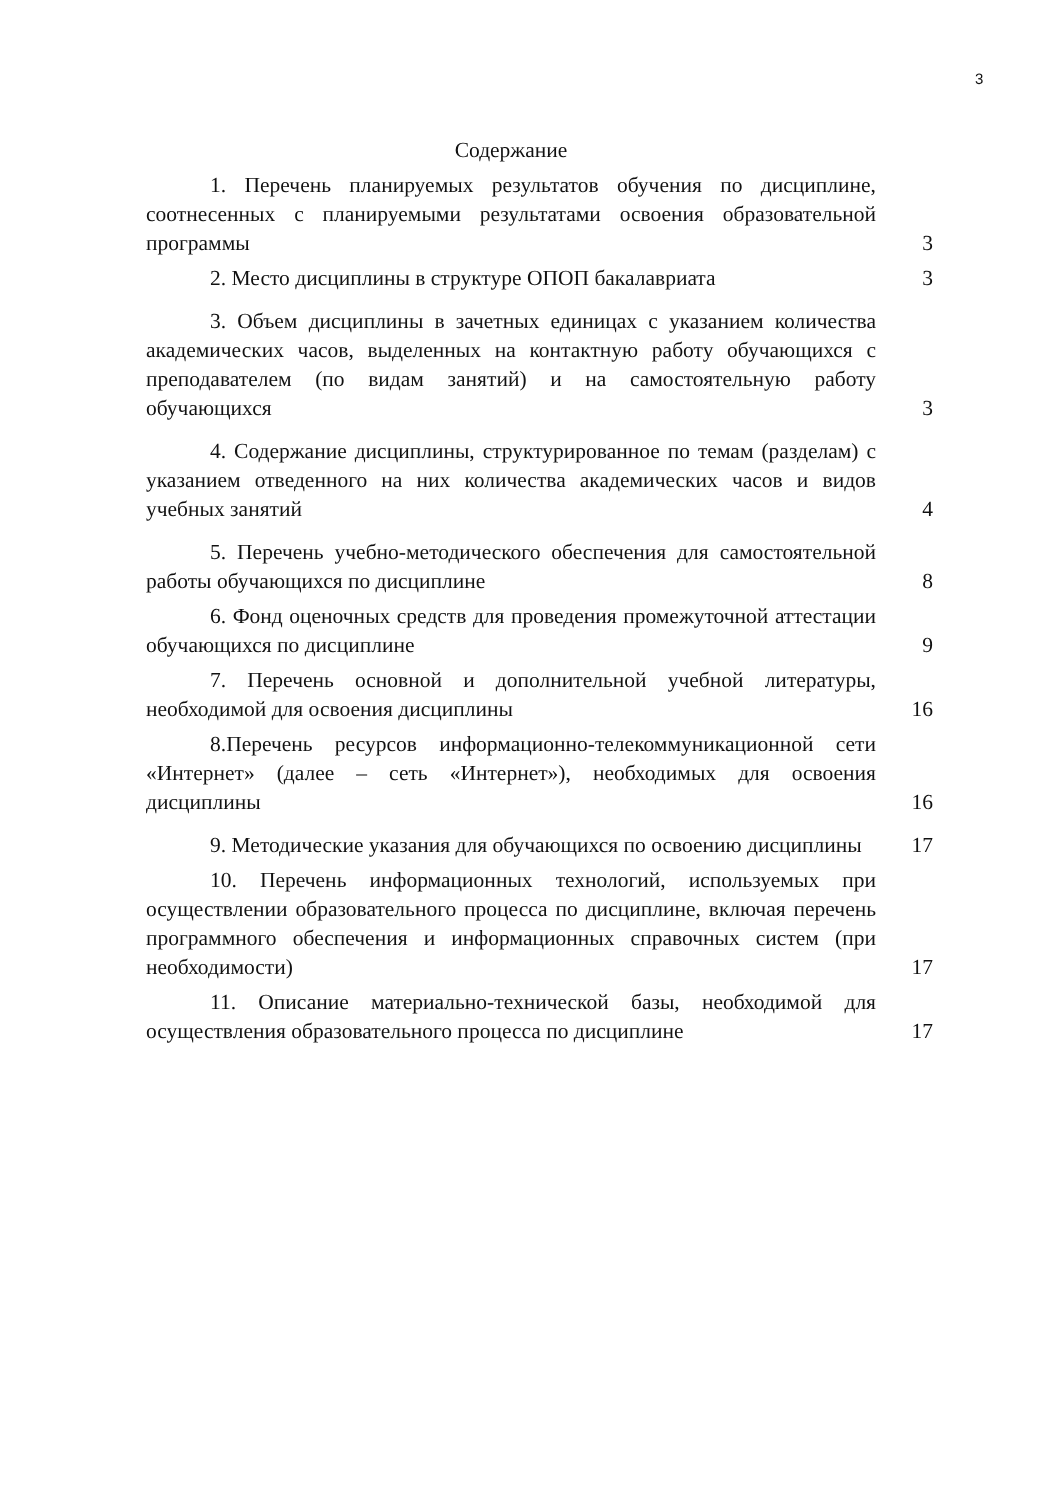3
Содержание
1. Перечень планируемых результатов обучения по дисциплине, соотнесенных с планируемыми результатами освоения образовательной программы
3
2. Место дисциплины в структуре ОПОП бакалавриата
3
3. Объем дисциплины в зачетных единицах с указанием количества академических часов, выделенных на контактную работу обучающихся с преподавателем (по видам занятий) и на самостоятельную работу обучающихся
3
4. Содержание дисциплины, структурированное по темам (разделам) с указанием отведенного на них количества академических часов и видов учебных занятий
4
5. Перечень учебно-методического обеспечения для самостоятельной работы обучающихся по дисциплине
8
6. Фонд оценочных средств для проведения промежуточной аттестации обучающихся по дисциплине
9
7. Перечень основной и дополнительной учебной литературы, необходимой для освоения дисциплины
16
8.Перечень ресурсов информационно-телекоммуникационной сети «Интернет» (далее – сеть «Интернет»), необходимых для освоения дисциплины
16
9. Методические указания для обучающихся по освоению дисциплины
17
10. Перечень информационных технологий, используемых при осуществлении образовательного процесса по дисциплине, включая перечень программного обеспечения и информационных справочных систем (при необходимости)
17
11. Описание материально-технической базы, необходимой для осуществления образовательного процесса по дисциплине
17